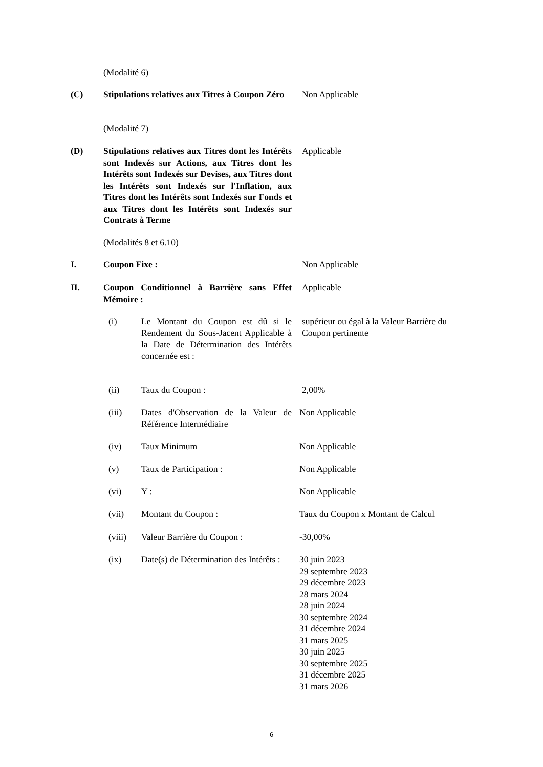(Modalité 6)
(C) Stipulations relatives aux Titres à Coupon Zéro
Non Applicable
(Modalité 7)
(D) Stipulations relatives aux Titres dont les Intérêts sont Indexés sur Actions, aux Titres dont les Intérêts sont Indexés sur Devises, aux Titres dont les Intérêts sont Indexés sur l'Inflation, aux Titres dont les Intérêts sont Indexés sur Fonds et aux Titres dont les Intérêts sont Indexés sur Contrats à Terme
Applicable
(Modalités 8 et 6.10)
I. Coupon Fixe : Non Applicable
II. Coupon Conditionnel à Barrière sans Effet Mémoire :
Applicable
(i) Le Montant du Coupon est dû si le Rendement du Sous-Jacent Applicable à la Date de Détermination des Intérêts concernée est :
supérieur ou égal à la Valeur Barrière du Coupon pertinente
(ii) Taux du Coupon : 2,00%
(iii) Dates d'Observation de la Valeur de Référence Intermédiaire
Non Applicable
(iv) Taux Minimum Non Applicable
(v) Taux de Participation : Non Applicable
(vi) Y : Non Applicable
(vii) Montant du Coupon : Taux du Coupon x Montant de Calcul
(viii) Valeur Barrière du Coupon : -30,00%
(ix) Date(s) de Détermination des Intérêts :
30 juin 2023
29 septembre 2023
29 décembre 2023
28 mars 2024
28 juin 2024
30 septembre 2024
31 décembre 2024
31 mars 2025
30 juin 2025
30 septembre 2025
31 décembre 2025
31 mars 2026
6